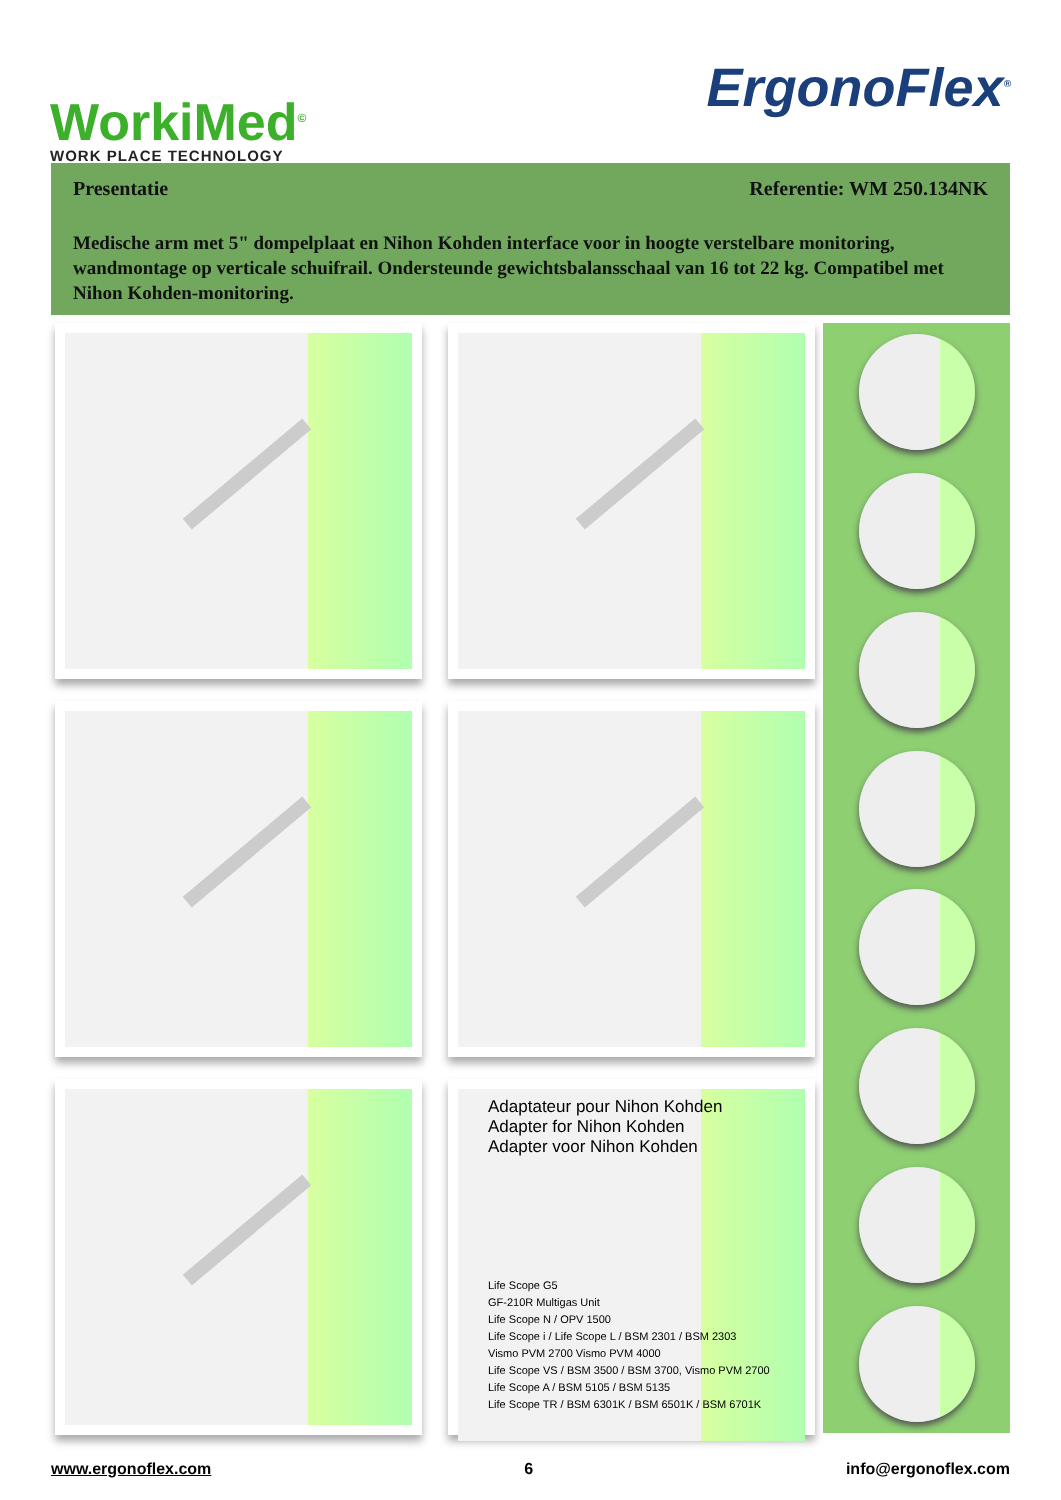WorkiMed<sup>©</sup>
WORK PLACE TECHNOLOGY
ErgonoFlex<sup>®</sup>
Presentatie Referentie: WM 250.134NK
Medische arm met 5" dompelplaat en Nihon Kohden interface voor in hoogte verstelbare monitoring, wandmontage op verticale schuifrail. Ondersteunde gewichtsbalansschaal van 16 tot 22 kg. Compatibel met Nihon Kohden-monitoring.
Adaptateur pour Nihon Kohden
Adapter for Nihon Kohden
Adapter voor Nihon Kohden
Life Scope G5
GF-210R Multigas Unit
Life Scope N / OPV 1500
Life Scope i / Life Scope L / BSM 2301 / BSM 2303
Vismo PVM 2700 Vismo PVM 4000
Life Scope VS / BSM 3500 / BSM 3700, Vismo PVM 2700
Life Scope A / BSM 5105 / BSM 5135
Life Scope TR / BSM 6301K / BSM 6501K / BSM 6701K
www.ergonoflex.com 6 info@ergonoflex.com